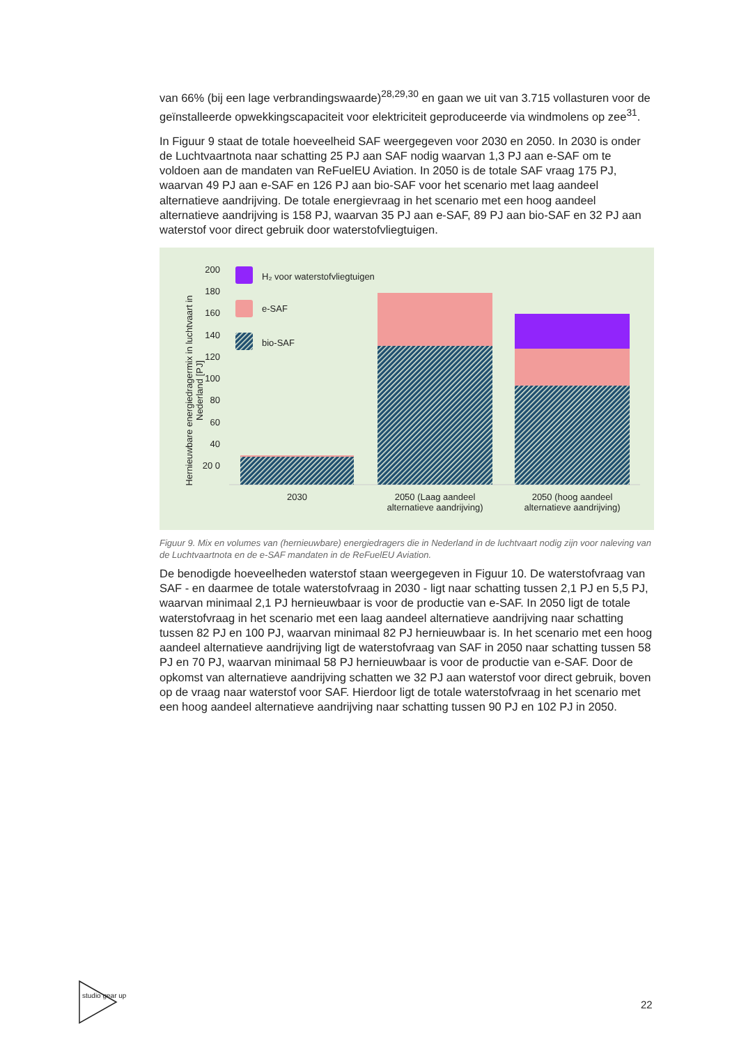van 66% (bij een lage verbrandingswaarde)<sup>28,29,30</sup> en gaan we uit van 3.715 vollasturen voor de geïnstalleerde opwekkingscapaciteit voor elektriciteit geproduceerde via windmolens op zee<sup>31</sup>.
In Figuur 9 staat de totale hoeveelheid SAF weergegeven voor 2030 en 2050. In 2030 is onder de Luchtvaartnota naar schatting 25 PJ aan SAF nodig waarvan 1,3 PJ aan e-SAF om te voldoen aan de mandaten van ReFuelEU Aviation. In 2050 is de totale SAF vraag 175 PJ, waarvan 49 PJ aan e-SAF en 126 PJ aan bio-SAF voor het scenario met laag aandeel alternatieve aandrijving. De totale energievraag in het scenario met een hoog aandeel alternatieve aandrijving is 158 PJ, waarvan 35 PJ aan e-SAF, 89 PJ aan bio-SAF en 32 PJ aan waterstof voor direct gebruik door waterstofvliegtuigen.
200 180 160 140 120 100 80 60 40 20 0
H₂ voor waterstofvliegtuigen
e-SAF
bio-SAF
Hernieuwbare energiedragermix in luchtvaart in Nederland [PJ]
2030
2050 (Laag aandeel alternatieve aandrijving)
2050 (hoog aandeel alternatieve aandrijving)
Figuur 9. Mix en volumes van (hernieuwbare) energiedragers die in Nederland in de luchtvaart nodig zijn voor naleving van de Luchtvaartnota en de e-SAF mandaten in de ReFuelEU Aviation.
De benodigde hoeveelheden waterstof staan weergegeven in Figuur 10. De waterstofvraag van SAF - en daarmee de totale waterstofvraag in 2030 - ligt naar schatting tussen 2,1 PJ en 5,5 PJ, waarvan minimaal 2,1 PJ hernieuwbaar is voor de productie van e-SAF. In 2050 ligt de totale waterstofvraag in het scenario met een laag aandeel alternatieve aandrijving naar schatting tussen 82 PJ en 100 PJ, waarvan minimaal 82 PJ hernieuwbaar is. In het scenario met een hoog aandeel alternatieve aandrijving ligt de waterstofvraag van SAF in 2050 naar schatting tussen 58 PJ en 70 PJ, waarvan minimaal 58 PJ hernieuwbaar is voor de productie van e-SAF. Door de opkomst van alternatieve aandrijving schatten we 32 PJ aan waterstof voor direct gebruik, boven op de vraag naar waterstof voor SAF. Hierdoor ligt de totale waterstofvraag in het scenario met een hoog aandeel alternatieve aandrijving naar schatting tussen 90 PJ en 102 PJ in 2050.
studio gear up
22